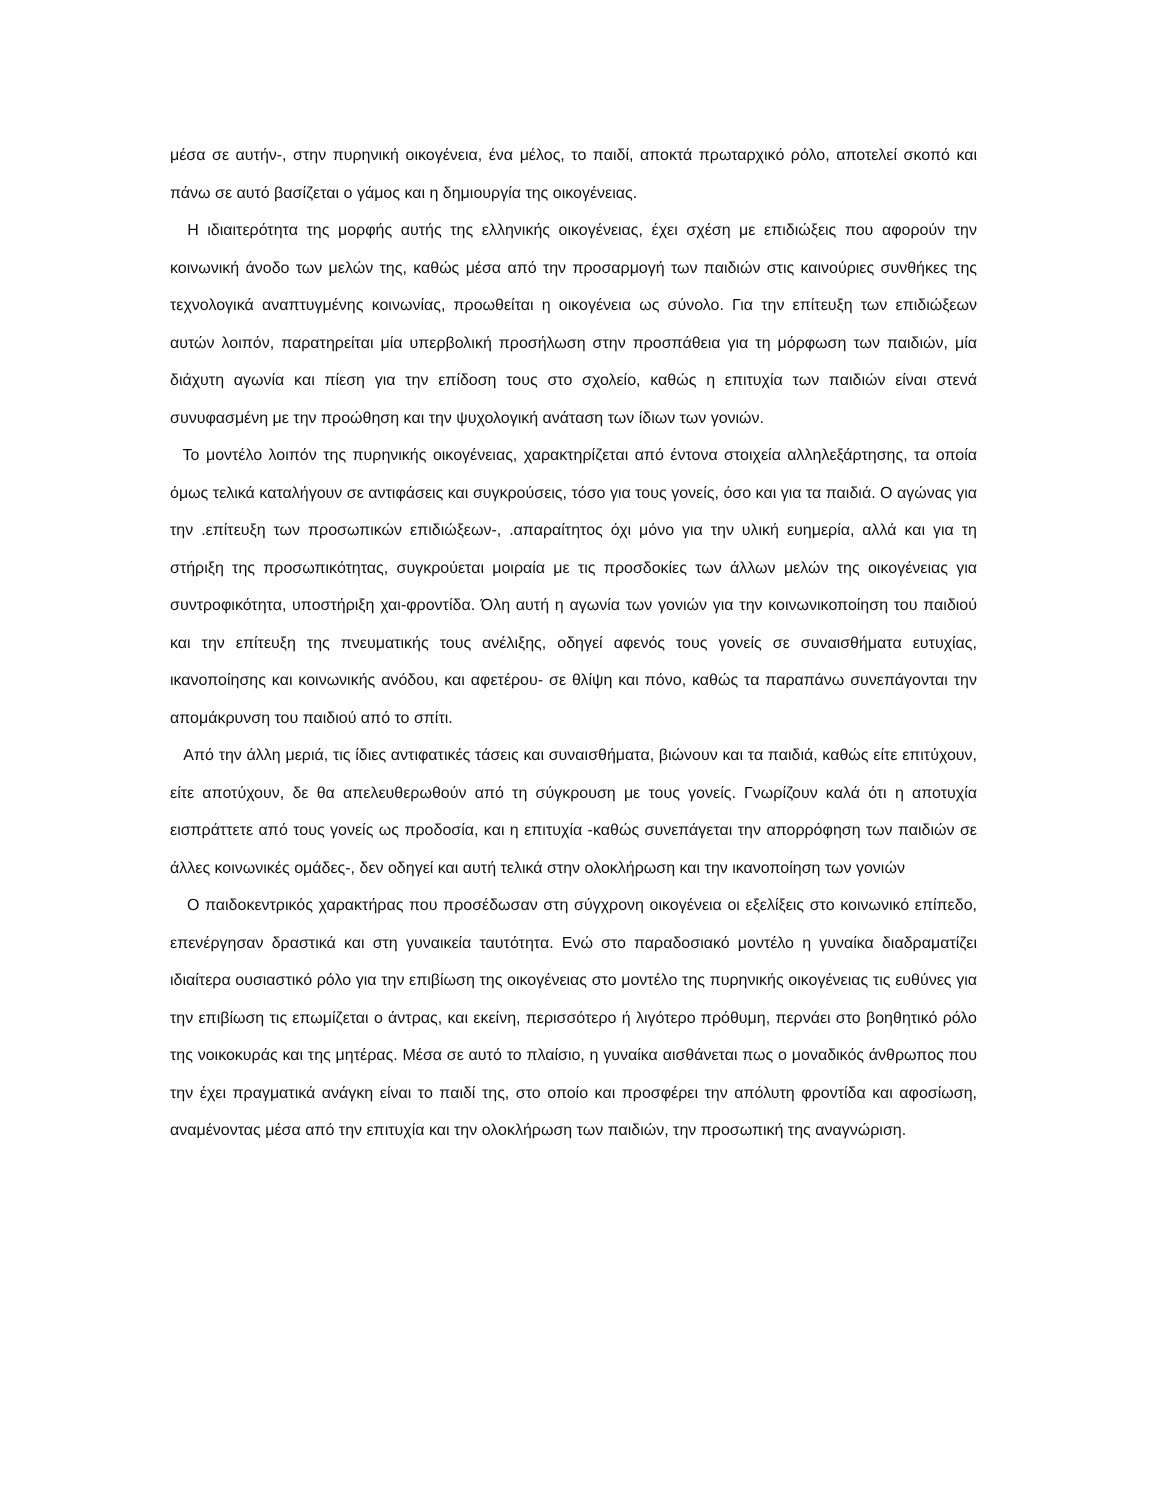μέσα σε αυτήν-, στην πυρηνική οικογένεια, ένα μέλος, το παιδί, αποκτά πρωταρχικό ρόλο, αποτελεί σκοπό και πάνω σε αυτό βασίζεται ο γάμος και η δημιουργία της οικογένειας.
Η ιδιαιτερότητα της μορφής αυτής της ελληνικής οικογένειας, έχει σχέση με επιδιώξεις που αφορούν την κοινωνική άνοδο των μελών της, καθώς μέσα από την προσαρμογή των παιδιών στις καινούριες συνθήκες της τεχνολογικά αναπτυγμένης κοινωνίας, προωθείται η οικογένεια ως σύνολο. Για την επίτευξη των επιδιώξεων αυτών λοιπόν, παρατηρείται μία υπερβολική προσήλωση στην προσπάθεια για τη μόρφωση των παιδιών, μία διάχυτη αγωνία και πίεση για την επίδοση τους στο σχολείο, καθώς η επιτυχία των παιδιών είναι στενά συνυφασμένη με την προώθηση και την ψυχολογική ανάταση των ίδιων των γονιών.
Το μοντέλο λοιπόν της πυρηνικής οικογένειας, χαρακτηρίζεται από έντονα στοιχεία αλληλεξάρτησης, τα οποία όμως τελικά καταλήγουν σε αντιφάσεις και συγκρούσεις, τόσο για τους γονείς, όσο και για τα παιδιά. Ο αγώνας για την .επίτευξη των προσωπικών επιδιώξεων-, .απαραίτητος όχι μόνο για την υλική ευημερία, αλλά και για τη στήριξη της προσωπικότητας, συγκρούεται μοιραία με τις προσδοκίες των άλλων μελών της οικογένειας για συντροφικότητα, υποστήριξη χαι-φροντίδα. Όλη αυτή η αγωνία των γονιών για την κοινωνικοποίηση του παιδιού και την επίτευξη της πνευματικής τους ανέλιξης, οδηγεί αφενός τους γονείς σε συναισθήματα ευτυχίας, ικανοποίησης και κοινωνικής ανόδου, και αφετέρου- σε θλίψη και πόνο, καθώς τα παραπάνω συνεπάγονται την απομάκρυνση του παιδιού από το σπίτι.
Από την άλλη μεριά, τις ίδιες αντιφατικές τάσεις και συναισθήματα, βιώνουν και τα παιδιά, καθώς είτε επιτύχουν, είτε αποτύχουν, δε θα απελευθερωθούν από τη σύγκρουση με τους γονείς. Γνωρίζουν καλά ότι η αποτυχία εισπράττετε από τους γονείς ως προδοσία, και η επιτυχία -καθώς συνεπάγεται την απορρόφηση των παιδιών σε άλλες κοινωνικές ομάδες-, δεν οδηγεί και αυτή τελικά στην ολοκλήρωση και την ικανοποίηση των γονιών
Ο παιδοκεντρικός χαρακτήρας που προσέδωσαν στη σύγχρονη οικογένεια οι εξελίξεις στο κοινωνικό επίπεδο, επενέργησαν δραστικά και στη γυναικεία ταυτότητα. Ενώ στο παραδοσιακό μοντέλο η γυναίκα διαδραματίζει ιδιαίτερα ουσιαστικό ρόλο για την επιβίωση της οικογένειας στο μοντέλο της πυρηνικής οικογένειας τις ευθύνες για την επιβίωση τις επωμίζεται ο άντρας, και εκείνη, περισσότερο ή λιγότερο πρόθυμη, περνάει στο βοηθητικό ρόλο της νοικοκυράς και της μητέρας. Μέσα σε αυτό το πλαίσιο, η γυναίκα αισθάνεται πως ο μοναδικός άνθρωπος που την έχει πραγματικά ανάγκη είναι το παιδί της, στο οποίο και προσφέρει την απόλυτη φροντίδα και αφοσίωση, αναμένοντας μέσα από την επιτυχία και την ολοκλήρωση των παιδιών, την προσωπική της αναγνώριση.